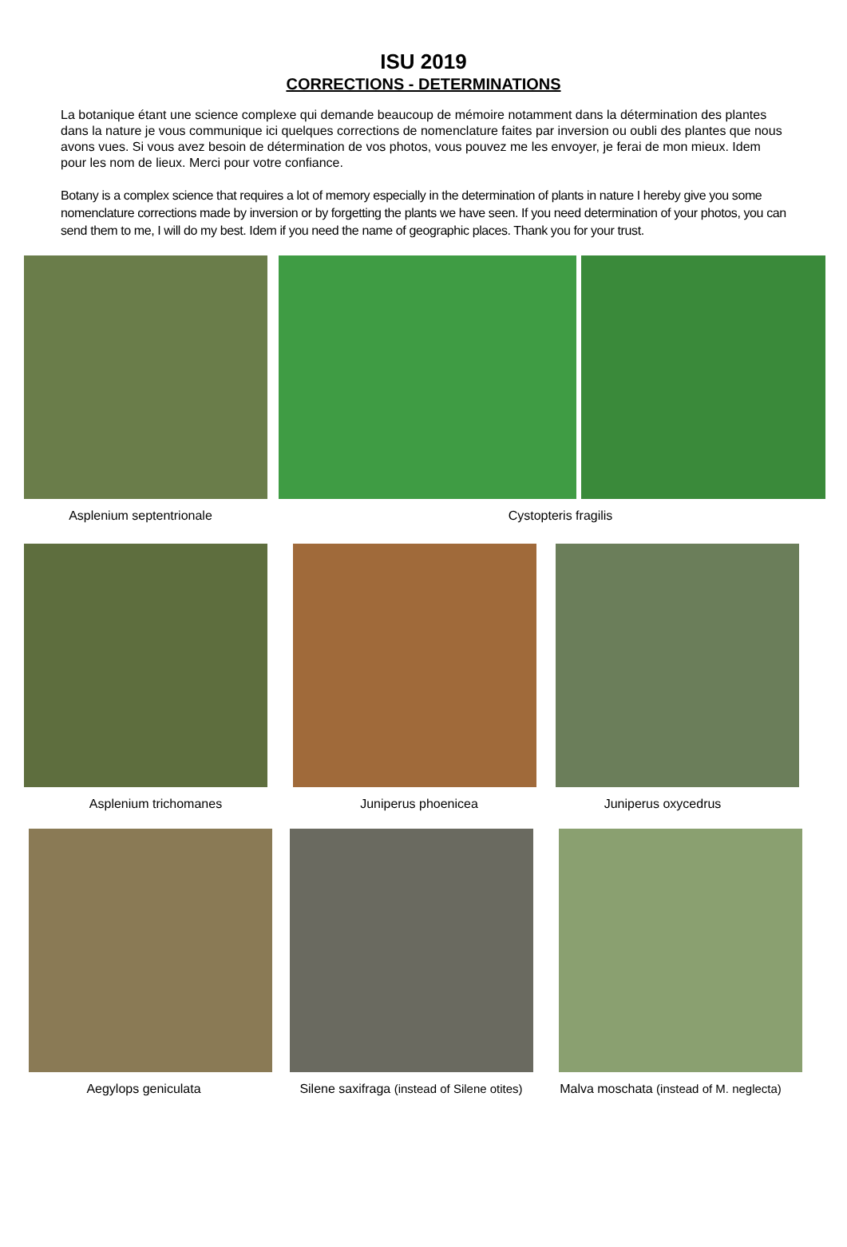ISU 2019
CORRECTIONS - DETERMINATIONS
La botanique étant une science complexe qui demande beaucoup de mémoire notamment dans la détermination des plantes dans la nature je vous communique ici quelques corrections de nomenclature faites par inversion ou oubli des plantes que nous avons vues. Si vous avez besoin de détermination de vos photos, vous pouvez me les envoyer, je ferai de mon mieux. Idem pour les nom de lieux. Merci pour votre confiance.
Botany is a complex science that requires a lot of memory especially in the determination of plants in nature I hereby give you some nomenclature corrections made by inversion or by forgetting the plants we have seen. If you need determination of your photos, you can send them to me, I will do my best. Idem if you need the name of geographic places. Thank you for your trust.
Asplenium septentrionale Cystopteris fragilis
Asplenium trichomanes Juniperus phoenicea Juniperus oxycedrus
Aegylops geniculata Silene saxifraga (instead of Silene otites)
Malva moschata (instead of M. neglecta)